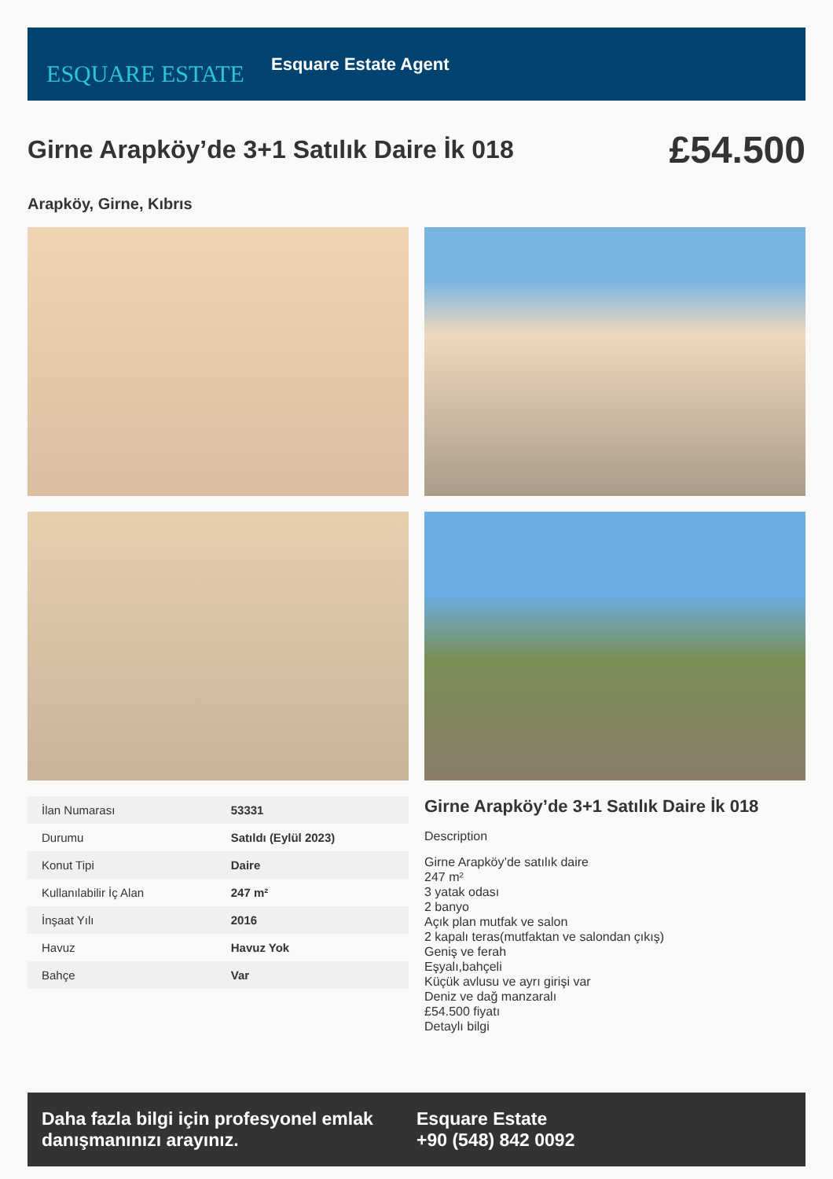ESQUARE ESTATE
Esquare Estate Agent
Girne Arapköy’de 3+1 Satılık Daire İk 018
£54.500
Arapköy, Girne, Kıbrıs
| İlan Numarası | 53331 |
| Durumu | Satıldı (Eylül 2023) |
| Konut Tipi | Daire |
| Kullanılabilir İç Alan | 247 m² |
| İnşaat Yılı | 2016 |
| Havuz | Havuz Yok |
| Bahçe | Var |
Girne Arapköy’de 3+1 Satılık Daire İk 018
Description
Girne Arapköy’de satılık daire
247 m²
3 yatak odası
2 banyo
Açık plan mutfak ve salon
2 kapalı teras(mutfaktan ve salondan çıkış)
Geniş ve ferah
Eşyalı,bahçeli
Küçük avlusu ve ayrı girişi var
Deniz ve dağ manzaralı
£54.500 fiyatı
Detaylı bilgi
Daha fazla bilgi için profesyonel emlak danışmanınızı arayınız.
Esquare Estate
+90 (548) 842 0092